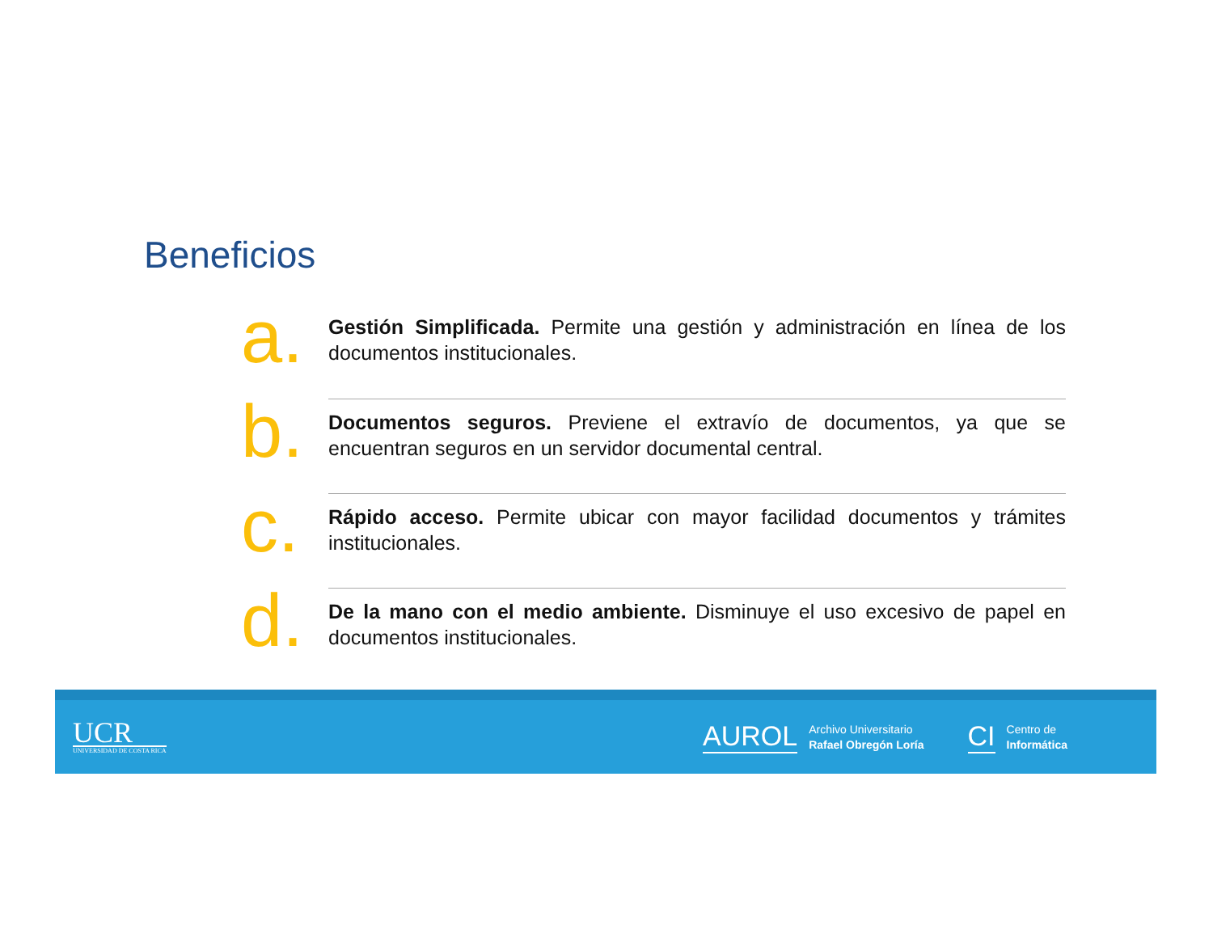Beneficios
a.
Gestión Simplificada. Permite una gestión y administración en línea de los documentos institucionales.
b.
Documentos seguros. Previene el extravío de documentos, ya que se encuentran seguros en un servidor documental central.
c.
Rápido acceso. Permite ubicar con mayor facilidad documentos y trámites institucionales.
d.
De la mano con el medio ambiente. Disminuye el uso excesivo de papel en documentos institucionales.
UCR
UNIVERSIDAD DE COSTA RICA
AUROL Archivo Universitario
Rafael Obregón Loría CI Centro de
Informática